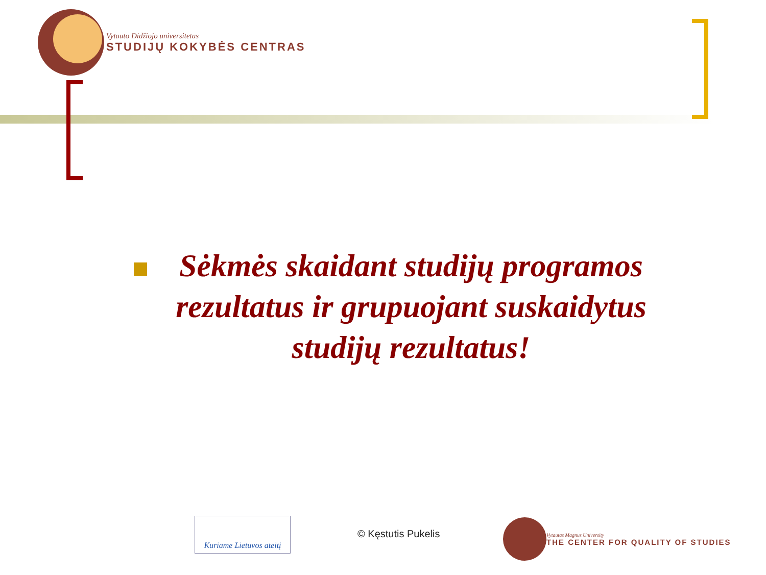Vytauto Didžiojo universitetas
STUDIJŲ KOKYBĖS CENTRAS
Sėkmės skaidant studijų programos rezultatus ir grupuojant suskaidytus studijų rezultatus!
Kuriame Lietuvos ateitį
© Kęstutis Pukelis
Vytautas Magnus University
THE CENTER FOR QUALITY OF STUDIES